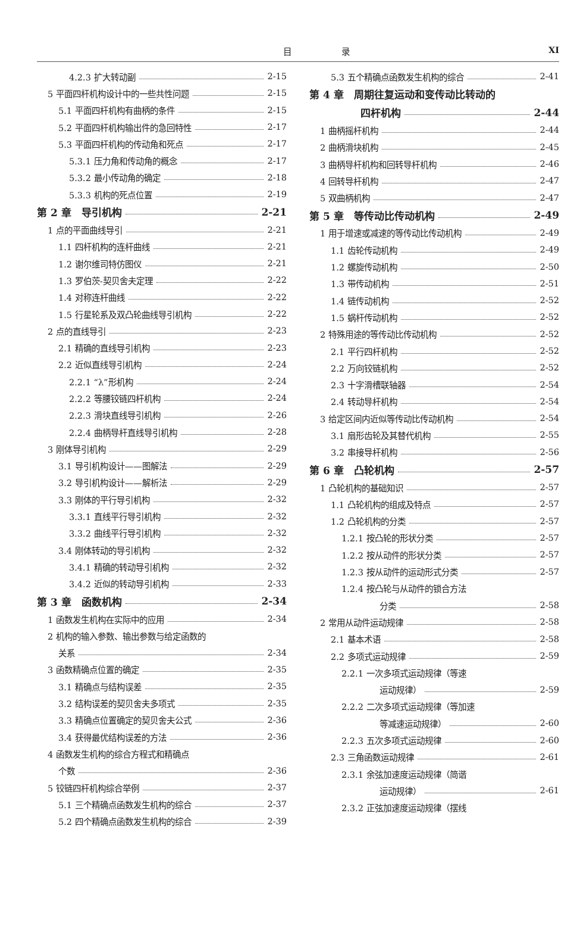目 录 XI
4.2.3 扩大转动副 2-15
5 平面四杆机构设计中的一些共性问题 2-15
5.1 平面四杆机构有曲柄的条件 2-15
5.2 平面四杆机构输出件的急回特性 2-17
5.3 平面四杆机构的传动角和死点 2-17
5.3.1 压力角和传动角的概念 2-17
5.3.2 最小传动角的确定 2-18
5.3.3 机构的死点位置 2-19
第 2 章　导引机构 2-21
1 点的平面曲线导引 2-21
1.1 四杆机构的连杆曲线 2-21
1.2 谢尔维司特仿图仪 2-21
1.3 罗伯茨-契贝舍夫定理 2-22
1.4 对称连杆曲线 2-22
1.5 行星轮系及双凸轮曲线导引机构 2-22
2 点的直线导引 2-23
2.1 精确的直线导引机构 2-23
2.2 近似直线导引机构 2-24
2.2.1 “λ”形机构 2-24
2.2.2 等腰铰链四杆机构 2-24
2.2.3 滑块直线导引机构 2-26
2.2.4 曲柄导杆直线导引机构 2-28
3 刚体导引机构 2-29
3.1 导引机构设计——图解法 2-29
3.2 导引机构设计——解析法 2-29
3.3 刚体的平行导引机构 2-32
3.3.1 直线平行导引机构 2-32
3.3.2 曲线平行导引机构 2-32
3.4 刚体转动的导引机构 2-32
3.4.1 精确的转动导引机构 2-32
3.4.2 近似的转动导引机构 2-33
第 3 章　函数机构 2-34
1 函数发生机构在实际中的应用 2-34
2 机构的输入参数、输出参数与给定函数的
关系 2-34
3 函数精确点位置的确定 2-35
3.1 精确点与结构误差 2-35
3.2 结构误差的契贝舍夫多项式 2-35
3.3 精确点位置确定的契贝舍夫公式 2-36
3.4 获得最优结构误差的方法 2-36
4 函数发生机构的综合方程式和精确点
个数 2-36
5 铰链四杆机构综合举例 2-37
5.1 三个精确点函数发生机构的综合 2-37
5.2 四个精确点函数发生机构的综合 2-39
5.3 五个精确点函数发生机构的综合 2-41
第 4 章　周期往复运动和变传动比转动的
四杆机构 2-44
1 曲柄摇杆机构 2-44
2 曲柄滑块机构 2-45
3 曲柄导杆机构和回转导杆机构 2-46
4 回转导杆机构 2-47
5 双曲柄机构 2-47
第 5 章　等传动比传动机构 2-49
1 用于增速或减速的等传动比传动机构 2-49
1.1 齿轮传动机构 2-49
1.2 螺旋传动机构 2-50
1.3 带传动机构 2-51
1.4 链传动机构 2-52
1.5 蜗杆传动机构 2-52
2 特殊用途的等传动比传动机构 2-52
2.1 平行四杆机构 2-52
2.2 万向铰链机构 2-52
2.3 十字滑槽联轴器 2-54
2.4 转动导杆机构 2-54
3 给定区间内近似等传动比传动机构 2-54
3.1 扇形齿轮及其替代机构 2-55
3.2 串接导杆机构 2-56
第 6 章　凸轮机构 2-57
1 凸轮机构的基础知识 2-57
1.1 凸轮机构的组成及特点 2-57
1.2 凸轮机构的分类 2-57
1.2.1 按凸轮的形状分类 2-57
1.2.2 按从动件的形状分类 2-57
1.2.3 按从动件的运动形式分类 2-57
1.2.4 按凸轮与从动件的锁合方法
分类 2-58
2 常用从动件运动规律 2-58
2.1 基本术语 2-58
2.2 多项式运动规律 2-59
2.2.1 一次多项式运动规律（等速
运动规律） 2-59
2.2.2 二次多项式运动规律（等加速
等减速运动规律） 2-60
2.2.3 五次多项式运动规律 2-60
2.3 三角函数运动规律 2-61
2.3.1 余弦加速度运动规律（简谐
运动规律） 2-61
2.3.2 正弦加速度运动规律（摆线